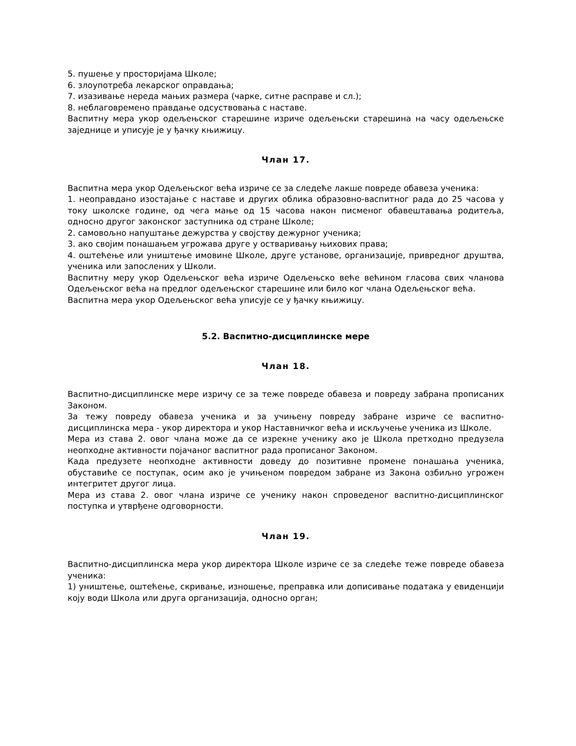5. пушење у просторијама Школе;
6. злоупотреба лекарског оправдања;
7. изазивање нереда мањих размера (чарке, ситне расправе и сл.);
8. неблаговремено правдање одсуствовања с наставе.
Васпитну мера укор одељењског старешине изриче одељењски старешина на часу одељењске заједнице и уписује је у ђачку књижицу.
Члан 17.
Васпитна мера укор Одељењског већа изриче се за следеће лакше повреде обавеза ученика:
1. неоправдано изостајање с наставе и других облика образовно-васпитног рада до 25 часова у току школске године, од чега мање од 15 часова након писменог обавештавања родитеља, односно другог законског заступника од стране Школе;
2. самовољно напуштање дежурства у својству дежурног ученика;
3. ако својим понашањем угрожава друге у остваривању њихових права;
4. оштећење или уништење имовине Школе, друге установе, организације, привредног друштва, ученика или запослених у Школи.
Васпитну меру укор Одељењског већа изриче Одељењско веће већином гласова свих чланова Одељењског већа на предлог одељењског старешине или било ког члана Одељењског већа.
Васпитна мера укор Одељењског већа уписује се у ђачку књижицу.
5.2. Васпитно-дисциплинске мере
Члан 18.
Васпитно-дисциплинске мере изричу се за теже повреде обавеза и повреду забрана прописаних Законом.
За тежу повреду обавеза ученика и за учињену повреду забране изриче се васпитно-дисциплинска мера - укор директора и укор Наставничког већа и искључење ученика из Школе.
Мера из става 2. овог члана може да се изрекне ученику ако је Школа претходно предузела неопходне активности појачаног васпитног рада прописаног Законом.
Када предузете неопходне активности доведу до позитивне промене понашања ученика, обуставиће се поступак, осим ако је учињеном повредом забране из Закона озбиљно угрожен интегритет другог лица.
Мера из става 2. овог члана изриче се ученику након спроведеног васпитно-дисциплинског поступка и утврђене одговорности.
Члан 19.
Васпитно-дисциплинска мера укор директора Школе изриче се за следеће теже повреде обавеза ученика:
1) уништење, оштећење, скривање, изношење, преправка или дописивање података у евиденцији коју води Школа или друга организација, односно орган;